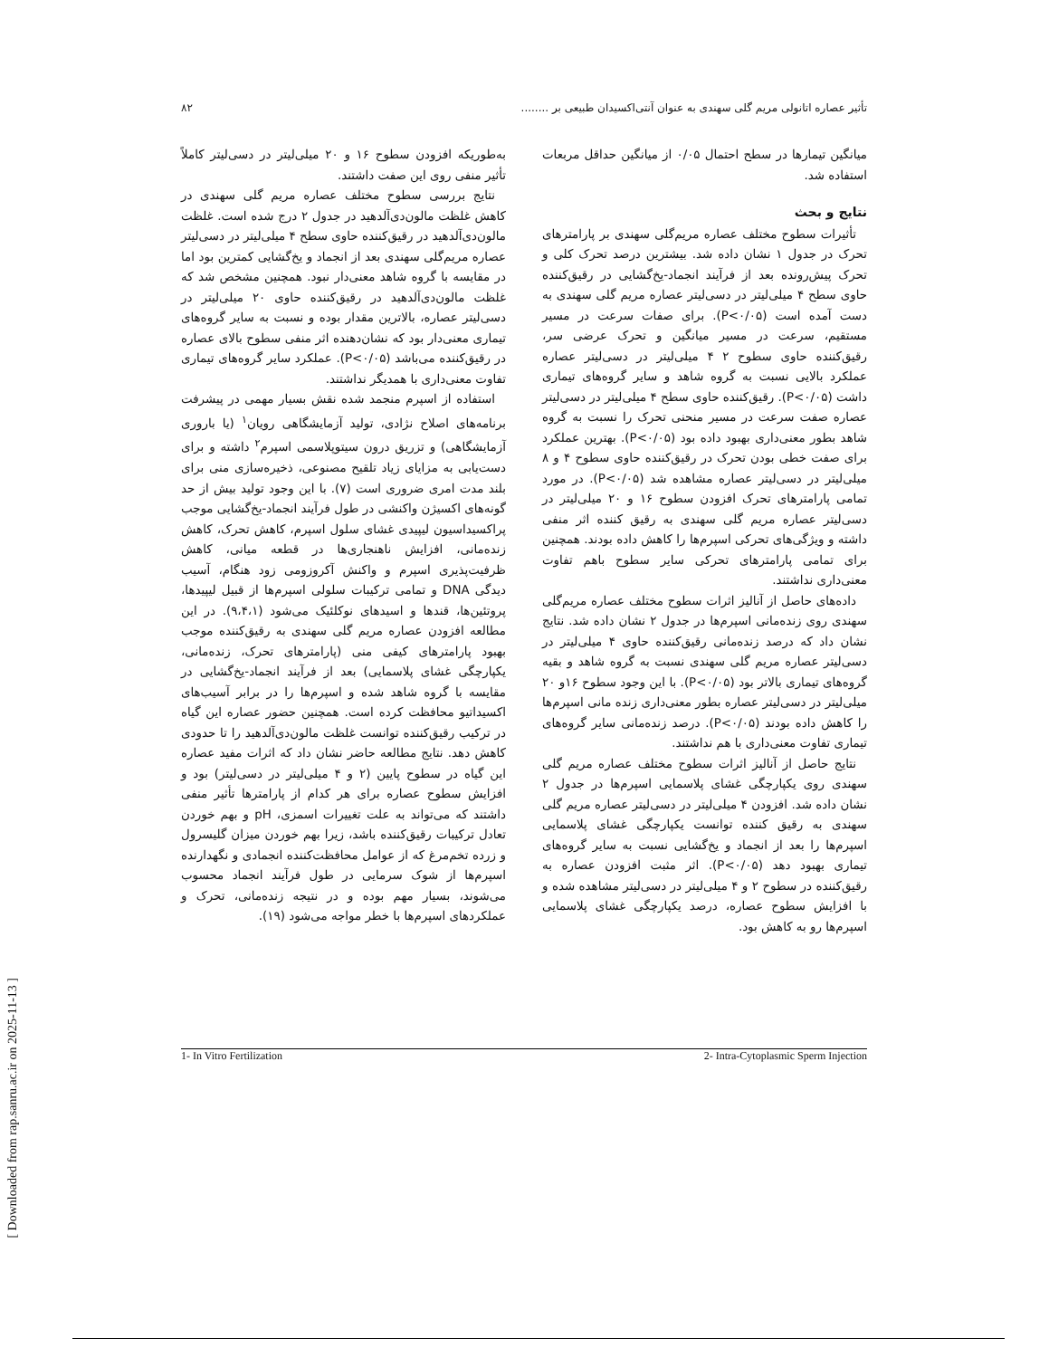تأثیر عصاره اتانولی مریم گلی سهندی به عنوان آنتی‌اکسیدان طبیعی بر ........ ۸۲
میانگین تیمارها در سطح احتمال ۰/۰۵ از میانگین حداقل مربعات استفاده شد.
نتایج و بحث
تأثیرات سطوح مختلف عصاره مریم‌گلی سهندی بر پارامترهای تحرک در جدول ۱ نشان داده شد. بیشترین درصد تحرک کلی و تحرک پیش‌رونده بعد از فرآیند انجماد-یخ‌گشایی در رقیق‌کننده حاوی سطح ۴ میلی‌لیتر در دسی‌لیتر عصاره مریم گلی سهندی به دست آمده است (P<۰/۰۵). برای صفات سرعت در مسیر مستقیم، سرعت در مسیر میانگین و تحرک عرضی سر، رقیق‌کننده حاوی سطوح ۲ ۴ میلی‌لیتر در دسی‌لیتر عصاره عملکرد بالایی نسبت به گروه شاهد و سایر گروه‌های تیماری داشت (P<۰/۰۵). رقیق‌کننده حاوی سطح ۴ میلی‌لیتر در دسی‌لیتر عصاره صفت سرعت در مسیر منحنی تحرک را نسبت به گروه شاهد بطور معنی‌داری بهبود داده بود (P<۰/۰۵). بهترین عملکرد برای صفت خطی بودن تحرک در رقیق‌کننده حاوی سطوح ۴ و ۸ میلی‌لیتر در دسی‌لیتر عصاره مشاهده شد (P<۰/۰۵). در مورد تمامی پارامترهای تحرک افزودن سطوح ۱۶ و ۲۰ میلی‌لیتر در دسی‌لیتر عصاره مریم گلی سهندی به رقیق کننده اثر منفی داشته و ویژگی‌های تحرکی اسپرم‌ها را کاهش داده بودند. همچنین برای تمامی پارامترهای تحرکی سایر سطوح باهم تفاوت معنی‌داری نداشتند.
داده‌های حاصل از آنالیز اثرات سطوح مختلف عصاره مریم‌گلی سهندی روی زنده‌مانی اسپرم‌ها در جدول ۲ نشان داده شد. نتایج نشان داد که درصد زنده‌مانی رقیق‌کننده حاوی ۴ میلی‌لیتر در دسی‌لیتر عصاره مریم گلی سهندی نسبت به گروه شاهد و بقیه گروه‌های تیماری بالاتر بود (P<۰/۰۵). با این وجود سطوح ۱۶و ۲۰ میلی‌لیتر در دسی‌لیتر عصاره بطور معنی‌داری زنده مانی اسپرم‌ها را کاهش داده بودند (P<۰/۰۵). درصد زنده‌مانی سایر گروه‌های تیماری تفاوت معنی‌داری با هم نداشتند.
نتایج حاصل از آنالیز اثرات سطوح مختلف عصاره مریم گلی سهندی روی یکپارچگی غشای پلاسمایی اسپرم‌ها در جدول ۲ نشان داده شد. افزودن ۴ میلی‌لیتر در دسی‌لیتر عصاره مریم گلی سهندی به رقیق کننده توانست یکپارچگی غشای پلاسمایی اسپرم‌ها را بعد از انجماد و یخ‌گشایی نسبت به سایر گروه‌های تیماری بهبود دهد (P<۰/۰۵). اثر مثبت افزودن عصاره به رقیق‌کننده در سطوح ۲ و ۴ میلی‌لیتر در دسی‌لیتر مشاهده شده و با افزایش سطوح عصاره، درصد یکپارچگی غشای پلاسمایی اسپرم‌ها رو به کاهش بود.
به‌طوریکه افزودن سطوح ۱۶ و ۲۰ میلی‌لیتر در دسی‌لیتر کاملاً تأثیر منفی روی این صفت داشتند.
نتایج بررسی سطوح مختلف عصاره مریم گلی سهندی در کاهش غلظت مالون‌دی‌آلدهید در جدول ۲ درج شده است. غلظت مالون‌دی‌آلدهید در رقیق‌کننده حاوی سطح ۴ میلی‌لیتر در دسی‌لیتر عصاره مریم‌گلی سهندی بعد از انجماد و یخ‌گشایی کمترین بود اما در مقایسه با گروه شاهد معنی‌دار نبود. همچنین مشخص شد که غلظت مالون‌دی‌آلدهید در رقیق‌کننده حاوی ۲۰ میلی‌لیتر در دسی‌لیتر عصاره، بالاترین مقدار بوده و نسبت به سایر گروه‌های تیماری معنی‌دار بود که نشان‌دهنده اثر منفی سطوح بالای عصاره در رقیق‌کننده می‌باشد (P<۰/۰۵). عملکرد سایر گروه‌های تیماری تفاوت معنی‌داری با همدیگر نداشتند.
استفاده از اسپرم منجمد شده نقش بسیار مهمی در پیشرفت برنامه‌های اصلاح نژادی، تولید آزمایشگاهی رویان<sup>۱</sup> (یا باروری آزمایشگاهی) و تزریق درون سیتوپلاسمی اسپرم<sup>۲</sup> داشته و برای دست‌یابی به مزایای زیاد تلقیح مصنوعی، ذخیره‌سازی منی برای بلند مدت امری ضروری است (۷). با این وجود تولید بیش از حد گونه‌های اکسیژن واکنشی در طول فرآیند انجماد-یخ‌گشایی موجب پراکسیداسیون لیپیدی غشای سلول اسپرم، کاهش تحرک، کاهش زنده‌مانی، افزایش ناهنجاری‌ها در قطعه میانی، کاهش ظرفیت‌پذیری اسپرم و واکنش آکروزومی زود هنگام، آسیب دیدگی DNA و تمامی ترکیبات سلولی اسپرم‌ها از قبیل لیپیدها، پروتئین‌ها، قندها و اسیدهای نوکلئیک می‌شود (۹،۴،۱). در این مطالعه افزودن عصاره مریم گلی سهندی به رقیق‌کننده موجب بهبود پارامترهای کیفی منی (پارامترهای تحرک، زنده‌مانی، یکپارچگی غشای پلاسمایی) بعد از فرآیند انجماد-یخ‌گشایی در مقایسه با گروه شاهد شده و اسپرم‌ها را در برابر آسیب‌های اکسیداتیو محافظت کرده است. همچنین حضور عصاره این گیاه در ترکیب رقیق‌کننده توانست غلظت مالون‌دی‌آلدهید را تا حدودی کاهش دهد. نتایج مطالعه حاضر نشان داد که اثرات مفید عصاره این گیاه در سطوح پایین (۲ و ۴ میلی‌لیتر در دسی‌لیتر) بود و افزایش سطوح عصاره برای هر کدام از پارامترها تأثیر منفی داشتند که می‌تواند به علت تغییرات اسمزی، pH و بهم خوردن تعادل ترکیبات رقیق‌کننده باشد، زیرا بهم خوردن میزان گلیسرول و زرده تخم‌مرغ که از عوامل محافظت‌کننده انجمادی و نگهدارنده اسپرم‌ها از شوک سرمایی در طول فرآیند انجماد محسوب می‌شوند، بسیار مهم بوده و در نتیجه زنده‌مانی، تحرک و عملکردهای اسپرم‌ها با خطر مواجه می‌شود (۱۹).
1- In Vitro Fertilization 2- Intra-Cytoplasmic Sperm Injection
[ Downloaded from rap.sanru.ac.ir on 2025-11-13 ]